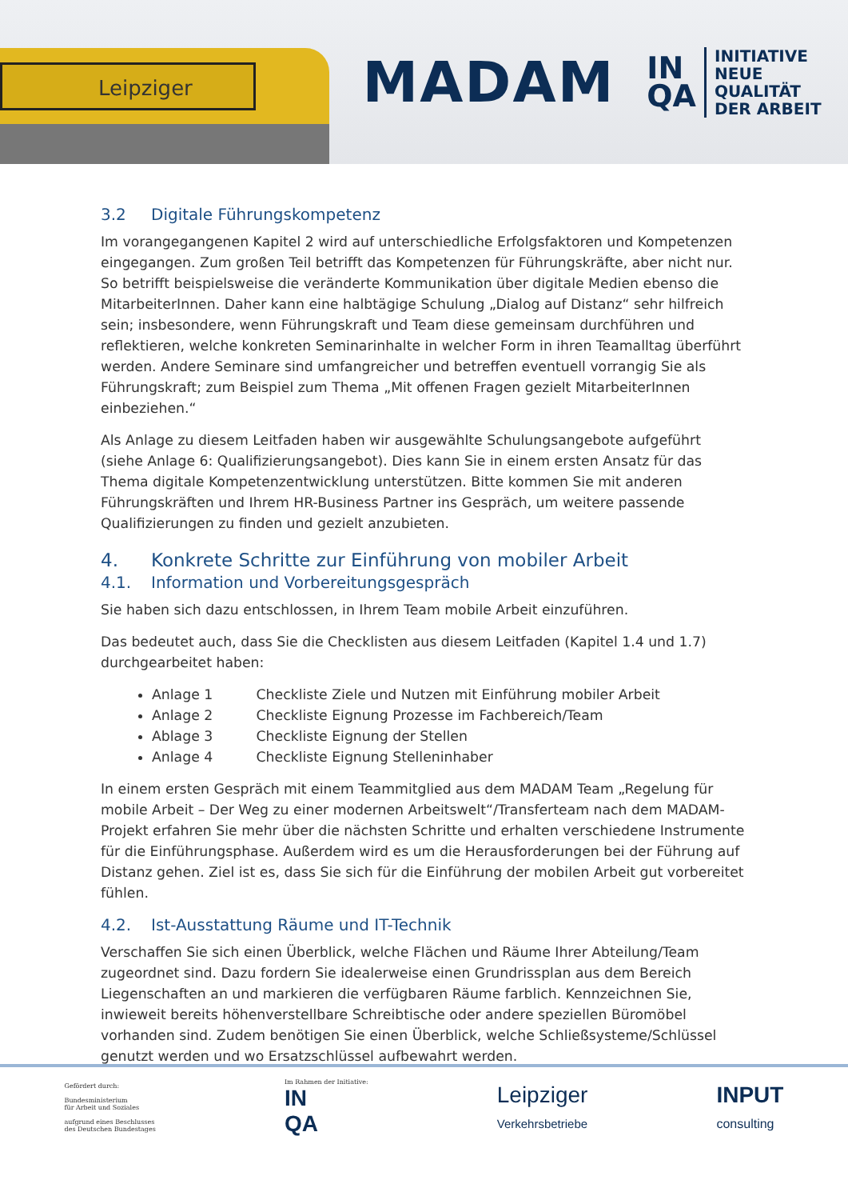Leipziger
MADAM
IN
QA
INITIATIVE
NEUE QUALITÄT
DER ARBEIT
3.2 Digitale Führungskompetenz
Im vorangegangenen Kapitel 2 wird auf unterschiedliche Erfolgsfaktoren und Kompetenzen eingegangen. Zum großen Teil betrifft das Kompetenzen für Führungskräfte, aber nicht nur. So betrifft beispielsweise die veränderte Kommunikation über digitale Medien ebenso die MitarbeiterInnen. Daher kann eine halbtägige Schulung „Dialog auf Distanz“ sehr hilfreich sein; insbesondere, wenn Führungskraft und Team diese gemeinsam durchführen und reflektieren, welche konkreten Seminarinhalte in welcher Form in ihren Teamalltag überführt werden. Andere Seminare sind umfangreicher und betreffen eventuell vorrangig Sie als Führungskraft; zum Beispiel zum Thema „Mit offenen Fragen gezielt MitarbeiterInnen einbeziehen.“
Als Anlage zu diesem Leitfaden haben wir ausgewählte Schulungsangebote aufgeführt (siehe Anlage 6: Qualifizierungsangebot). Dies kann Sie in einem ersten Ansatz für das Thema digitale Kompetenzentwicklung unterstützen. Bitte kommen Sie mit anderen Führungskräften und Ihrem HR-Business Partner ins Gespräch, um weitere passende Qualifizierungen zu finden und gezielt anzubieten.
4. Konkrete Schritte zur Einführung von mobiler Arbeit
4.1. Information und Vorbereitungsgespräch
Sie haben sich dazu entschlossen, in Ihrem Team mobile Arbeit einzuführen.
Das bedeutet auch, dass Sie die Checklisten aus diesem Leitfaden (Kapitel 1.4 und 1.7) durchgearbeitet haben:
Anlage 1 Checkliste Ziele und Nutzen mit Einführung mobiler Arbeit
Anlage 2 Checkliste Eignung Prozesse im Fachbereich/Team
Ablage 3 Checkliste Eignung der Stellen
Anlage 4 Checkliste Eignung Stelleninhaber
In einem ersten Gespräch mit einem Teammitglied aus dem MADAM Team „Regelung für mobile Arbeit – Der Weg zu einer modernen Arbeitswelt“/Transferteam nach dem MADAM-Projekt erfahren Sie mehr über die nächsten Schritte und erhalten verschiedene Instrumente für die Einführungsphase. Außerdem wird es um die Herausforderungen bei der Führung auf Distanz gehen. Ziel ist es, dass Sie sich für die Einführung der mobilen Arbeit gut vorbereitet fühlen.
4.2. Ist-Ausstattung Räume und IT-Technik
Verschaffen Sie sich einen Überblick, welche Flächen und Räume Ihrer Abteilung/Team zugeordnet sind. Dazu fordern Sie idealerweise einen Grundrissplan aus dem Bereich Liegenschaften an und markieren die verfügbaren Räume farblich. Kennzeichnen Sie, inwieweit bereits höhenverstellbare Schreibtische oder andere speziellen Büromöbel vorhanden sind. Zudem benötigen Sie einen Überblick, welche Schließsysteme/Schlüssel genutzt werden und wo Ersatzschlüssel aufbewahrt werden.
Gefördert durch:
Bundesministerium
für Arbeit und Soziales
aufgrund eines Beschlusses
des Deutschen Bundestages
Im Rahmen der Initiative:
IN
QA
Leipziger
Verkehrsbetriebe
INPUT
consulting